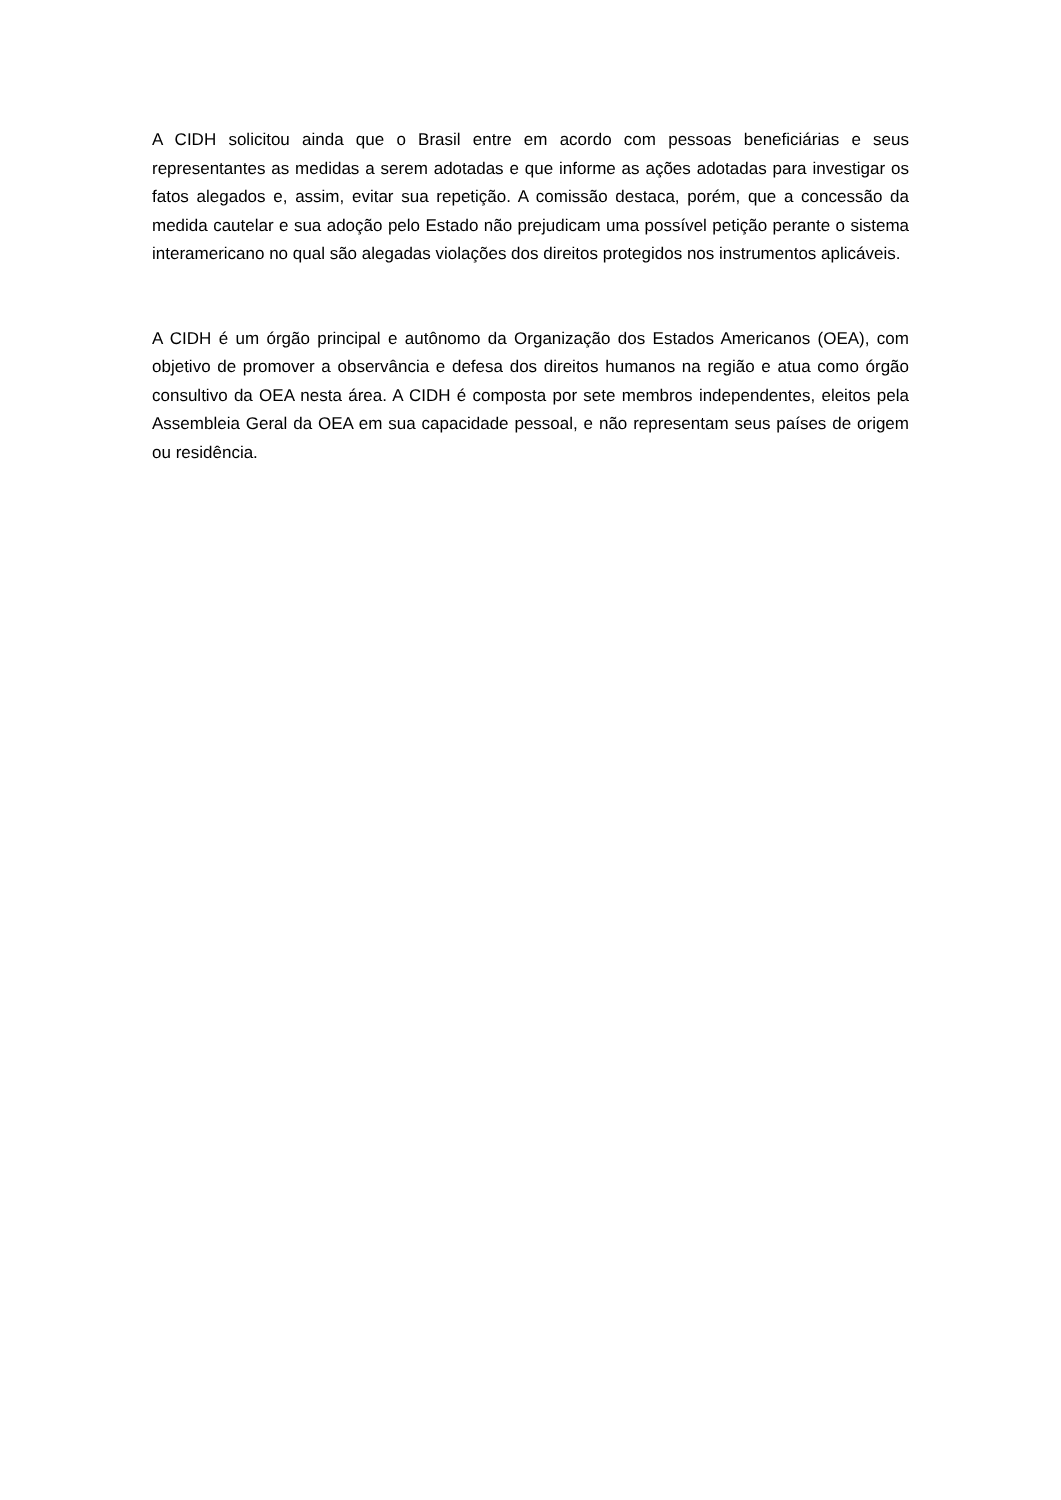A CIDH solicitou ainda que o Brasil entre em acordo com pessoas beneficiárias e seus representantes as medidas a serem adotadas e que informe as ações adotadas para investigar os fatos alegados e, assim, evitar sua repetição. A comissão destaca, porém, que a concessão da medida cautelar e sua adoção pelo Estado não prejudicam uma possível petição perante o sistema interamericano no qual são alegadas violações dos direitos protegidos nos instrumentos aplicáveis.
A CIDH é um órgão principal e autônomo da Organização dos Estados Americanos (OEA), com objetivo de promover a observância e defesa dos direitos humanos na região e atua como órgão consultivo da OEA nesta área. A CIDH é composta por sete membros independentes, eleitos pela Assembleia Geral da OEA em sua capacidade pessoal, e não representam seus países de origem ou residência.